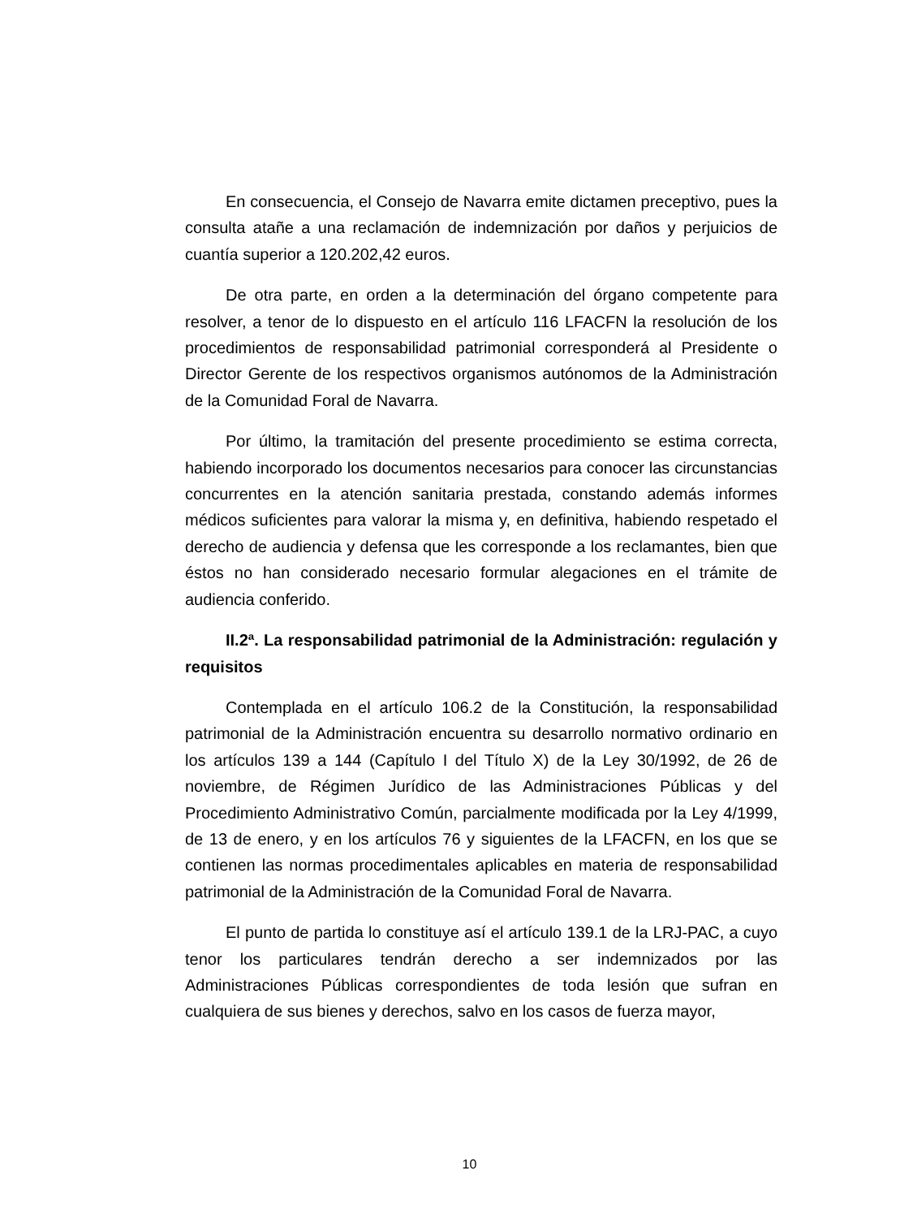En consecuencia, el Consejo de Navarra emite dictamen preceptivo, pues la consulta atañe a una reclamación de indemnización por daños y perjuicios de cuantía superior a 120.202,42 euros.
De otra parte, en orden a la determinación del órgano competente para resolver, a tenor de lo dispuesto en el artículo 116 LFACFN la resolución de los procedimientos de responsabilidad patrimonial corresponderá al Presidente o Director Gerente de los respectivos organismos autónomos de la Administración de la Comunidad Foral de Navarra.
Por último, la tramitación del presente procedimiento se estima correcta, habiendo incorporado los documentos necesarios para conocer las circunstancias concurrentes en la atención sanitaria prestada, constando además informes médicos suficientes para valorar la misma y, en definitiva, habiendo respetado el derecho de audiencia y defensa que les corresponde a los reclamantes, bien que éstos no han considerado necesario formular alegaciones en el trámite de audiencia conferido.
II.2ª. La responsabilidad patrimonial de la Administración: regulación y requisitos
Contemplada en el artículo 106.2 de la Constitución, la responsabilidad patrimonial de la Administración encuentra su desarrollo normativo ordinario en los artículos 139 a 144 (Capítulo I del Título X) de la Ley 30/1992, de 26 de noviembre, de Régimen Jurídico de las Administraciones Públicas y del Procedimiento Administrativo Común, parcialmente modificada por la Ley 4/1999, de 13 de enero, y en los artículos 76 y siguientes de la LFACFN, en los que se contienen las normas procedimentales aplicables en materia de responsabilidad patrimonial de la Administración de la Comunidad Foral de Navarra.
El punto de partida lo constituye así el artículo 139.1 de la LRJ-PAC, a cuyo tenor los particulares tendrán derecho a ser indemnizados por las Administraciones Públicas correspondientes de toda lesión que sufran en cualquiera de sus bienes y derechos, salvo en los casos de fuerza mayor,
10